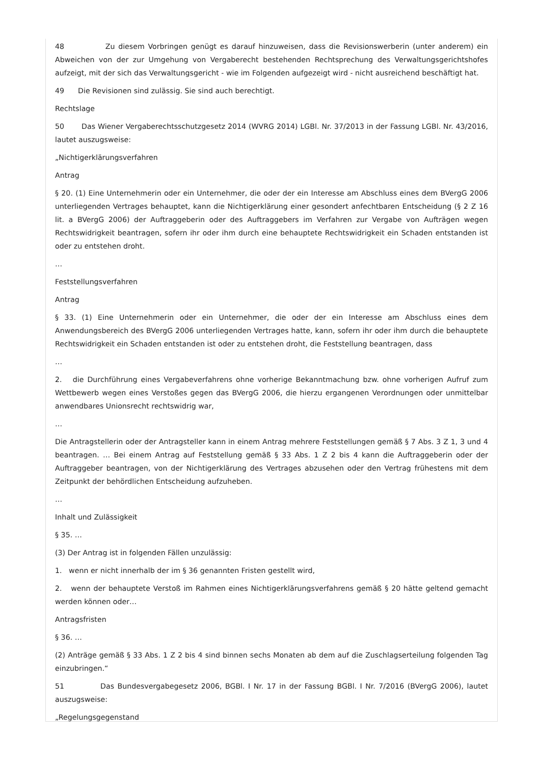48 Zu diesem Vorbringen genügt es darauf hinzuweisen, dass die Revisionswerberin (unter anderem) ein Abweichen von der zur Umgehung von Vergaberecht bestehenden Rechtsprechung des Verwaltungsgerichtshofes aufzeigt, mit der sich das Verwaltungsgericht - wie im Folgenden aufgezeigt wird - nicht ausreichend beschäftigt hat.
49 Die Revisionen sind zulässig. Sie sind auch berechtigt.
Rechtslage
50 Das Wiener Vergaberechtsschutzgesetz 2014 (WVRG 2014) LGBl. Nr. 37/2013 in der Fassung LGBl. Nr. 43/2016, lautet auszugsweise:
„Nichtigerklärungsverfahren
Antrag
§ 20. (1) Eine Unternehmerin oder ein Unternehmer, die oder der ein Interesse am Abschluss eines dem BVergG 2006 unterliegenden Vertrages behauptet, kann die Nichtigerklärung einer gesondert anfechtbaren Entscheidung (§ 2 Z 16 lit. a BVergG 2006) der Auftraggeberin oder des Auftraggebers im Verfahren zur Vergabe von Aufträgen wegen Rechtswidrigkeit beantragen, sofern ihr oder ihm durch eine behauptete Rechtswidrigkeit ein Schaden entstanden ist oder zu entstehen droht.
…
Feststellungsverfahren
Antrag
§ 33. (1) Eine Unternehmerin oder ein Unternehmer, die oder der ein Interesse am Abschluss eines dem Anwendungsbereich des BVergG 2006 unterliegenden Vertrages hatte, kann, sofern ihr oder ihm durch die behauptete Rechtswidrigkeit ein Schaden entstanden ist oder zu entstehen droht, die Feststellung beantragen, dass
…
2. die Durchführung eines Vergabeverfahrens ohne vorherige Bekanntmachung bzw. ohne vorherigen Aufruf zum Wettbewerb wegen eines Verstoßes gegen das BVergG 2006, die hierzu ergangenen Verordnungen oder unmittelbar anwendbares Unionsrecht rechtswidrig war,
…
Die Antragstellerin oder der Antragsteller kann in einem Antrag mehrere Feststellungen gemäß § 7 Abs. 3 Z 1, 3 und 4 beantragen. … Bei einem Antrag auf Feststellung gemäß § 33 Abs. 1 Z 2 bis 4 kann die Auftraggeberin oder der Auftraggeber beantragen, von der Nichtigerklärung des Vertrages abzusehen oder den Vertrag frühestens mit dem Zeitpunkt der behördlichen Entscheidung aufzuheben.
…
Inhalt und Zulässigkeit
§ 35. …
(3) Der Antrag ist in folgenden Fällen unzulässig:
1. wenn er nicht innerhalb der im § 36 genannten Fristen gestellt wird,
2. wenn der behauptete Verstoß im Rahmen eines Nichtigerklärungsverfahrens gemäß § 20 hätte geltend gemacht werden können oder…
Antragsfristen
§ 36. …
(2) Anträge gemäß § 33 Abs. 1 Z 2 bis 4 sind binnen sechs Monaten ab dem auf die Zuschlagserteilung folgenden Tag einzubringen.“
51 Das Bundesvergabegesetz 2006, BGBl. I Nr. 17 in der Fassung BGBl. I Nr. 7/2016 (BVergG 2006), lautet auszugsweise:
„Regelungsgegenstand